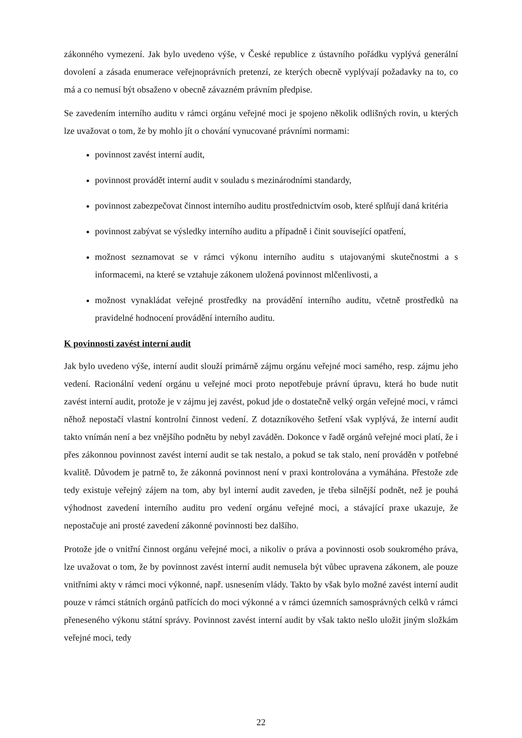zákonného vymezení. Jak bylo uvedeno výše, v České republice z ústavního pořádku vyplývá generální dovolení a zásada enumerace veřejnoprávních pretenzí, ze kterých obecně vyplývají požadavky na to, co má a co nemusí být obsaženo v obecně závazném právním předpise.
Se zavedením interního auditu v rámci orgánu veřejné moci je spojeno několik odlišných rovin, u kterých lze uvažovat o tom, že by mohlo jít o chování vynucované právními normami:
povinnost zavést interní audit,
povinnost provádět interní audit v souladu s mezinárodními standardy,
povinnost zabezpečovat činnost interního auditu prostřednictvím osob, které splňují daná kritéria
povinnost zabývat se výsledky interního auditu a případně i činit související opatření,
možnost seznamovat se v rámci výkonu interního auditu s utajovanými skutečnostmi a s informacemi, na které se vztahuje zákonem uložená povinnost mlčenlivosti, a
možnost vynakládat veřejné prostředky na provádění interního auditu, včetně prostředků na pravidelné hodnocení provádění interního auditu.
K povinnosti zavést interní audit
Jak bylo uvedeno výše, interní audit slouží primárně zájmu orgánu veřejné moci samého, resp. zájmu jeho vedení. Racionální vedení orgánu u veřejné moci proto nepotřebuje právní úpravu, která ho bude nutit zavést interní audit, protože je v zájmu jej zavést, pokud jde o dostatečně velký orgán veřejné moci, v rámci něhož nepostačí vlastní kontrolní činnost vedení. Z dotazníkového šetření však vyplývá, že interní audit takto vnímán není a bez vnějšího podnětu by nebyl zaváděn. Dokonce v řadě orgánů veřejné moci platí, že i přes zákonnou povinnost zavést interní audit se tak nestalo, a pokud se tak stalo, není prováděn v potřebné kvalitě. Důvodem je patrně to, že zákonná povinnost není v praxi kontrolována a vymáhána. Přestože zde tedy existuje veřejný zájem na tom, aby byl interní audit zaveden, je třeba silnější podnět, než je pouhá výhodnost zavedení interního auditu pro vedení orgánu veřejné moci, a stávající praxe ukazuje, že nepostačuje ani prosté zavedení zákonné povinnosti bez dalšího.
Protože jde o vnitřní činnost orgánu veřejné moci, a nikoliv o práva a povinnosti osob soukromého práva, lze uvažovat o tom, že by povinnost zavést interní audit nemusela být vůbec upravena zákonem, ale pouze vnitřními akty v rámci moci výkonné, např. usnesením vlády. Takto by však bylo možné zavést interní audit pouze v rámci státních orgánů patřících do moci výkonné a v rámci územních samosprávných celků v rámci přeneseného výkonu státní správy. Povinnost zavést interní audit by však takto nešlo uložit jiným složkám veřejné moci, tedy
22